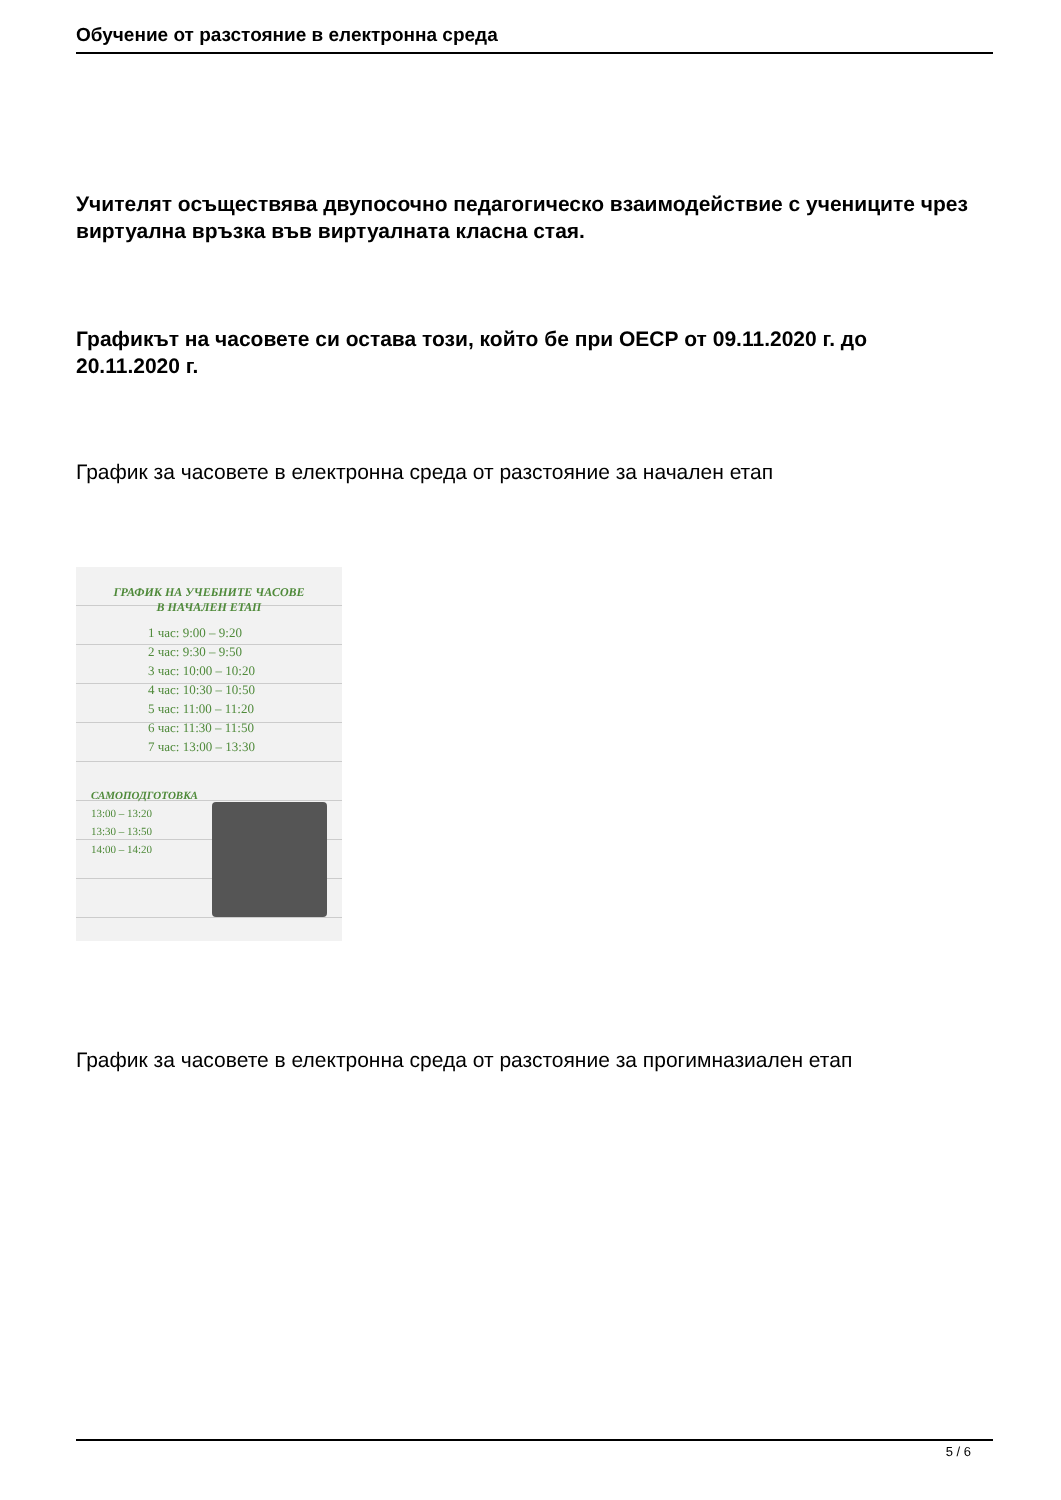Обучение от разстояние в електронна среда
Учителят осъществява двупосочно педагогическо взаимодействие с учениците чрез виртуална връзка във виртуалната класна стая.
Графикът на часовете си остава този, който бе при ОЕСР от 09.11.2020 г. до 20.11.2020 г.
График за часовете в електронна среда от разстояние за начален етап
ГРАФИК НА УЧЕБНИТЕ ЧАСОВЕ
В НАЧАЛЕН ЕТАП
1 час: 9:00 – 9:20
2 час: 9:30 – 9:50
3 час: 10:00 – 10:20
4 час: 10:30 – 10:50
5 час: 11:00 – 11:20
6 час: 11:30 – 11:50
7 час: 13:00 – 13:30
САМОПОДГОТОВКА
13:00 – 13:20
13:30 – 13:50
14:00 – 14:20
График за часовете в електронна среда от разстояние за прогимназиален етап
5 / 6